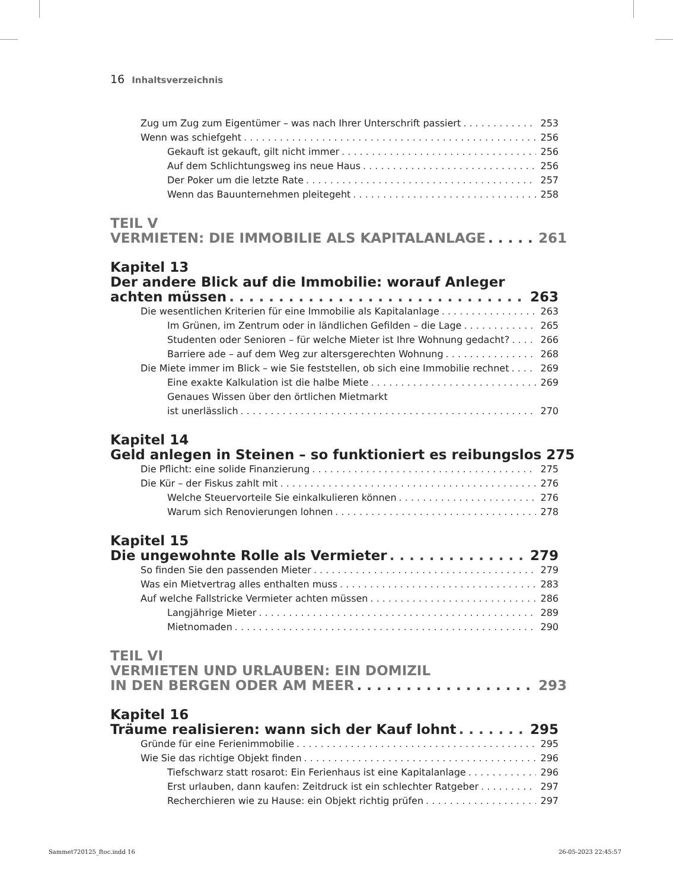16 Inhaltsverzeichnis
Zug um Zug zum Eigentümer – was nach Ihrer Unterschrift passiert 253
Wenn was schiefgeht 256
Gekauft ist gekauft, gilt nicht immer 256
Auf dem Schlichtungsweg ins neue Haus 256
Der Poker um die letzte Rate 257
Wenn das Bauunternehmen pleitegeht 258
TEIL V
VERMIETEN: DIE IMMOBILIE ALS KAPITALANLAGE 261
Kapitel 13
Der andere Blick auf die Immobilie: worauf Anleger
achten müssen 263
Die wesentlichen Kriterien für eine Immobilie als Kapitalanlage 263
Im Grünen, im Zentrum oder in ländlichen Gefilden – die Lage 265
Studenten oder Senioren – für welche Mieter ist Ihre Wohnung gedacht? 266
Barriere ade – auf dem Weg zur altersgerechten Wohnung 268
Die Miete immer im Blick – wie Sie feststellen, ob sich eine Immobilie rechnet 269
Eine exakte Kalkulation ist die halbe Miete 269
Genaues Wissen über den örtlichen Mietmarkt
ist unerlässlich 270
Kapitel 14
Geld anlegen in Steinen – so funktioniert es reibungslos 275
Die Pflicht: eine solide Finanzierung 275
Die Kür – der Fiskus zahlt mit 276
Welche Steuervorteile Sie einkalkulieren können 276
Warum sich Renovierungen lohnen 278
Kapitel 15
Die ungewohnte Rolle als Vermieter 279
So finden Sie den passenden Mieter 279
Was ein Mietvertrag alles enthalten muss 283
Auf welche Fallstricke Vermieter achten müssen 286
Langjährige Mieter 289
Mietnomaden 290
TEIL VI
VERMIETEN UND URLAUBEN: EIN DOMIZIL
IN DEN BERGEN ODER AM MEER 293
Kapitel 16
Träume realisieren: wann sich der Kauf lohnt 295
Gründe für eine Ferienimmobilie 295
Wie Sie das richtige Objekt finden 296
Tiefschwarz statt rosarot: Ein Ferienhaus ist eine Kapitalanlage 296
Erst urlauben, dann kaufen: Zeitdruck ist ein schlechter Ratgeber 297
Recherchieren wie zu Hause: ein Objekt richtig prüfen 297
Sammet720125_ftoc.indd 16 26-05-2023 22:45:57